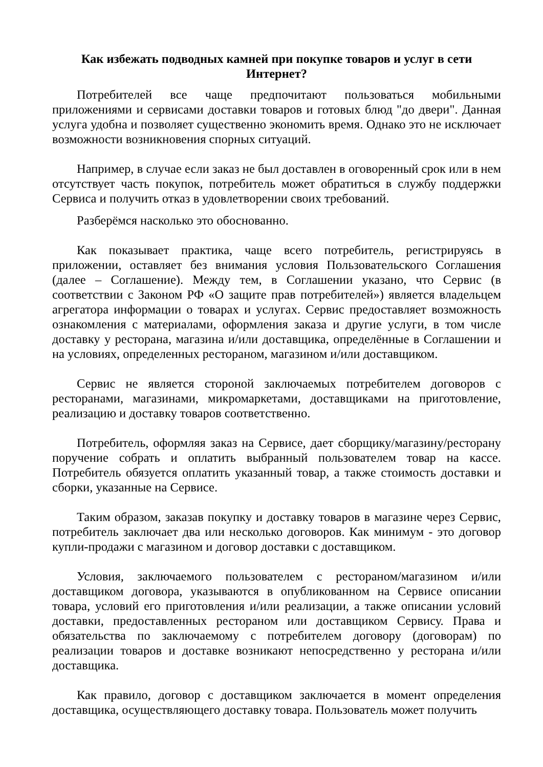Как избежать подводных камней при покупке товаров и услуг в сети Интернет?
Потребителей все чаще предпочитают пользоваться мобильными приложениями и сервисами доставки товаров и готовых блюд "до двери". Данная услуга удобна и позволяет существенно экономить время. Однако это не исключает возможности возникновения спорных ситуаций.
Например, в случае если заказ не был доставлен в оговоренный срок или в нем отсутствует часть покупок, потребитель может обратиться в службу поддержки Сервиса и получить отказ в удовлетворении своих требований.
Разберёмся насколько это обоснованно.
Как показывает практика, чаще всего потребитель, регистрируясь в приложении, оставляет без внимания условия Пользовательского Соглашения (далее – Соглашение). Между тем, в Соглашении указано, что Сервис (в соответствии с Законом РФ «О защите прав потребителей») является владельцем агрегатора информации о товарах и услугах. Сервис предоставляет возможность ознакомления с материалами, оформления заказа и другие услуги, в том числе доставку у ресторана, магазина и/или доставщика, определённые в Соглашении и на условиях, определенных рестораном, магазином и/или доставщиком.
Сервис не является стороной заключаемых потребителем договоров с ресторанами, магазинами, микромаркетами, доставщиками на приготовление, реализацию и доставку товаров соответственно.
Потребитель, оформляя заказ на Сервисе, дает сборщику/магазину/ресторану поручение собрать и оплатить выбранный пользователем товар на кассе. Потребитель обязуется оплатить указанный товар, а также стоимость доставки и сборки, указанные на Сервисе.
Таким образом, заказав покупку и доставку товаров в магазине через Сервис, потребитель заключает два или несколько договоров. Как минимум - это договор купли-продажи с магазином и договор доставки с доставщиком.
Условия, заключаемого пользователем с рестораном/магазином и/или доставщиком договора, указываются в опубликованном на Сервисе описании товара, условий его приготовления и/или реализации, а также описании условий доставки, предоставленных рестораном или доставщиком Сервису. Права и обязательства по заключаемому с потребителем договору (договорам) по реализации товаров и доставке возникают непосредственно у ресторана и/или доставщика.
Как правило, договор с доставщиком заключается в момент определения доставщика, осуществляющего доставку товара. Пользователь может получить